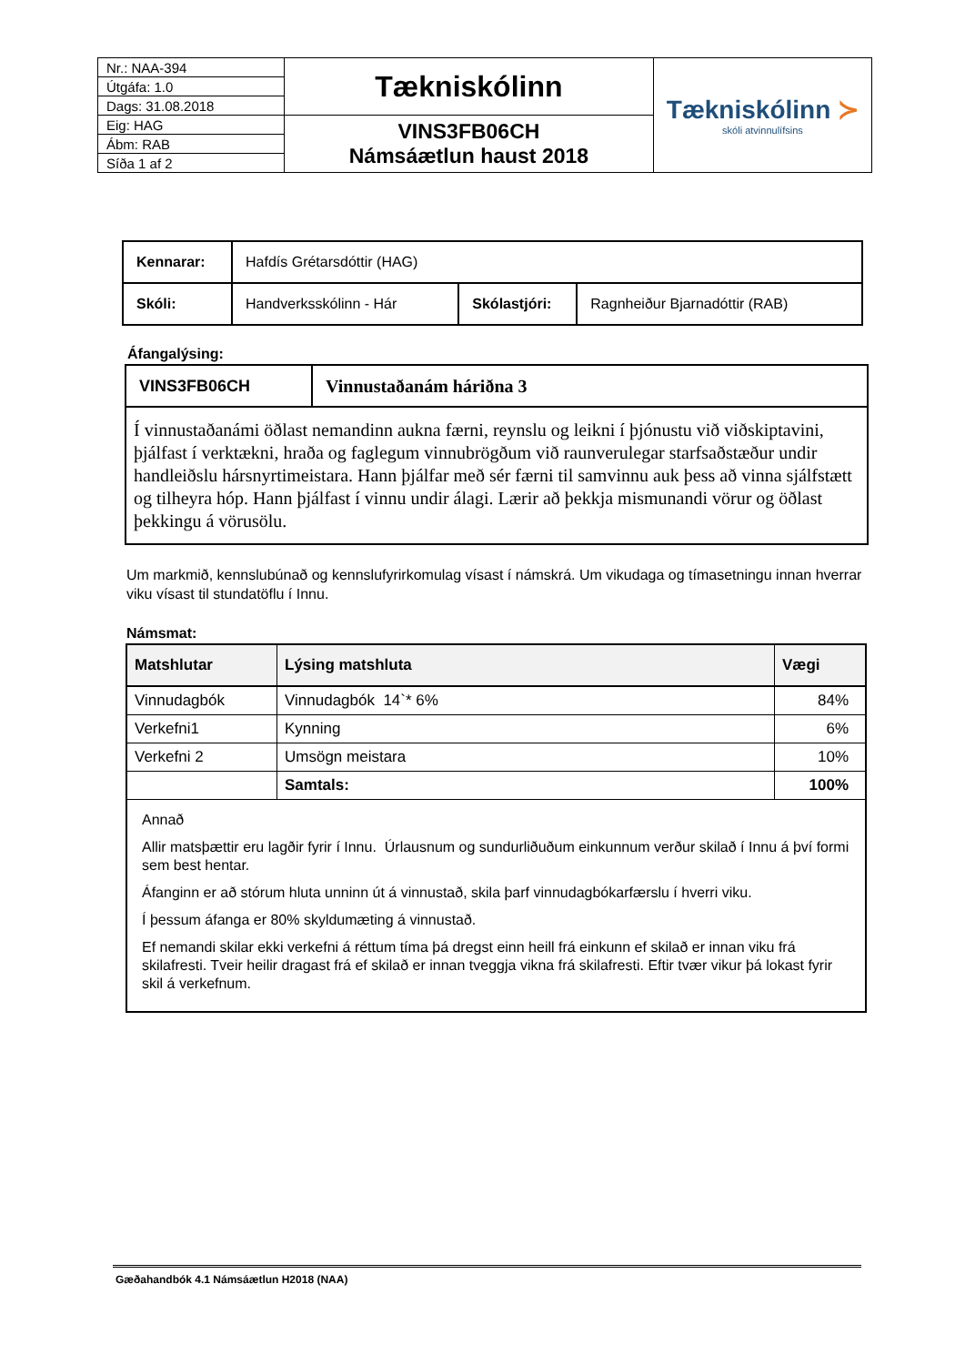| Nr.: NAA-394 | Tækniskólinn | Tækniskólinn ≻ skóli atvinnulífsins |
| Útgáfa: 1.0 | | |
| Dags: 31.08.2018 | | |
| Eig: HAG | VINS3FB06CH Námsáætlun haust 2018 | |
| Ábm: RAB | | |
| Síða 1 af 2 | | |
| Kennarar: | Hafdís Grétarsdóttir (HAG) | | |
| Skóli: | Handverksskólinn - Hár | Skólastjóri: | Ragnheiður Bjarnadóttir (RAB) |
Áfangalýsing:
| VINS3FB06CH | Vinnustaðanám háriðna 3 |
| Í vinnustaðanámi öðlast nemandinn aukna færni, reynslu og leikni í þjónustu við viðskiptavini, þjálfast í verktækni, hraða og faglegum vinnubrögðum við raunverulegar starfsaðstæður undir handleiðslu hársnyrtimeistara. Hann þjálfar með sér færni til samvinnu auk þess að vinna sjálfstætt og tilheyra hóp. Hann þjálfast í vinnu undir álagi. Lærir að þekkja mismunandi vörur og öðlast þekkingu á vörusölu. | |
Um markmið, kennslubúnað og kennslufyrirkomulag vísast í námskrá. Um vikudaga og tímasetningu innan hverrar viku vísast til stundatöflu í Innu.
Námsmat:
| Matshlutar | Lýsing matshluta | Vægi |
| --- | --- | --- |
| Vinnudagbók | Vinnudagbók 14`* 6% | 84% |
| Verkefni1 | Kynning | 6% |
| Verkefni 2 | Umsögn meistara | 10% |
| | Samtals: | 100% |
| Annað Allir matsþættir eru lagðir fyrir í Innu. Úrlausnum og sundurliðuðum einkunnum verður skilað í Innu á því formi sem best hentar. Áfanginn er að stórum hluta unninn út á vinnustað, skila þarf vinnudagbókarfærslu í hverri viku. Í þessum áfanga er 80% skyldumæting á vinnustað. Ef nemandi skilar ekki verkefni á réttum tíma þá dregst einn heill frá einkunn ef skilað er innan viku frá skilafresti. Tveir heilir dragast frá ef skilað er innan tveggja vikna frá skilafresti. Eftir tvær vikur þá lokast fyrir skil á verkefnum. | | |
Gæðahandbók 4.1 Námsáætlun H2018 (NAA)